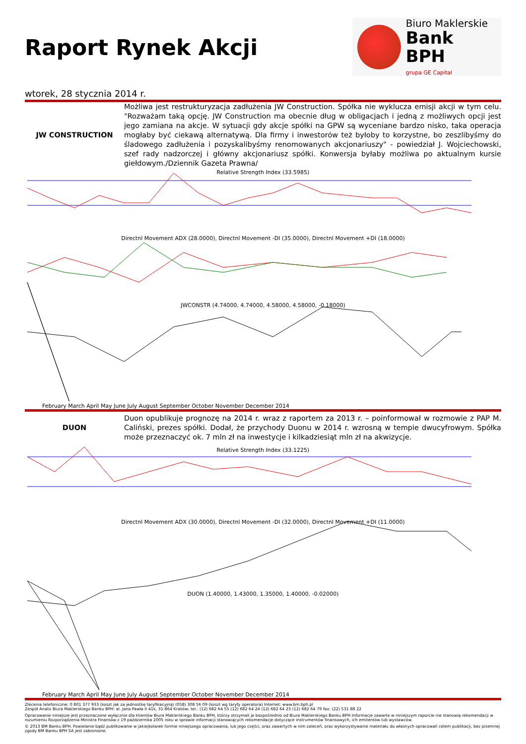Raport Rynek Akcji
Biuro Maklerskie
Bank BPH
grupa GE Capital
wtorek, 28 stycznia 2014 r.
JW CONSTRUCTION Możliwa jest restrukturyzacja zadłużenia JW Construction. Spółka nie wyklucza emisji akcji w tym celu. "Rozważam taką opcję. JW Construction ma obecnie dług w obligacjach i jedną z możliwych opcji jest jego zamiana na akcje. W sytuacji gdy akcje spółki na GPW są wyceniane bardzo nisko, taka operacja mogłaby być ciekawą alternatywą. Dla firmy i inwestorów też byłoby to korzystne, bo zeszlibyśmy do śladowego zadłużenia i pozyskalibyśmy renomowanych akcjonariuszy" - powiedział J. Wojciechowski, szef rady nadzorczej i główny akcjonariusz spółki. Konwersja byłaby możliwa po aktualnym kursie giełdowym./Dziennik Gazeta Prawna/
Relative Strength Index (33.5985)
Directnl Movement ADX (28.0000), Directnl Movement -DI (35.0000), Directnl Movement +DI (18.0000)
JWCONSTR (4.74000, 4.74000, 4.58000, 4.58000, -0.18000)
February March April May June July August September October November December 2014
DUON Duon opublikuje prognozę na 2014 r. wraz z raportem za 2013 r. – poinformował w rozmowie z PAP M. Caliński, prezes spółki. Dodał, że przychody Duonu w 2014 r. wzrosną w tempie dwucyfrowym. Spółka może przeznaczyć ok. 7 mln zł na inwestycje i kilkadziesiąt mln zł na akwizycje.
Relative Strength Index (33.1225)
Directnl Movement ADX (30.0000), Directnl Movement -DI (32.0000), Directnl Movement +DI (11.0000)
DUON (1.40000, 1.43000, 1.35000, 1.40000, -0.02000)
February March April May June July August September October November December 2014
Zlecenia telefoniczne: 0 801 377 933 (koszt jak za jednostkę taryfikacyjną) (058) 308 56 09 (koszt wg taryfy operatora) Internet: www.bm.bph.pl
Zespół Analiz Biura Maklerskiego Banku BPH: al. Jana Pawła II 41k, 31-864 Kraków; tel.: (12) 682 64 55 (12) 682 64 24 (12) 682 64 23 (12) 682 64 79 fax: (22) 531 88 22
Opracowanie niniejsze jest przeznaczone wyłącznie dla klientów Biura Maklerskiego Banku BPH, którzy otrzymali je bezpośrednio od Biura Maklerskiego Banku BPH Informacje zawarte w niniejszym raporcie nie stanowią rekomendacji w rozumieniu Rozporządzenia Ministra Finansów z 19 października 2005 roku w sprawie informacji stanowiących rekomendacje dotyczące instrumentów finansowych, ich emitentów lub wystawców.
© 2013 BM Banku BPH. Powielanie bądź publikowanie w jakiejkolwiek formie niniejszego opracowania, lub jego części, oraz zawartych w nim zaleceń, oraz wykorzystywanie materiału do własnych opracowań celem publikacji, bez pisemnej zgody BM Banku BPH SA jest zabronione.